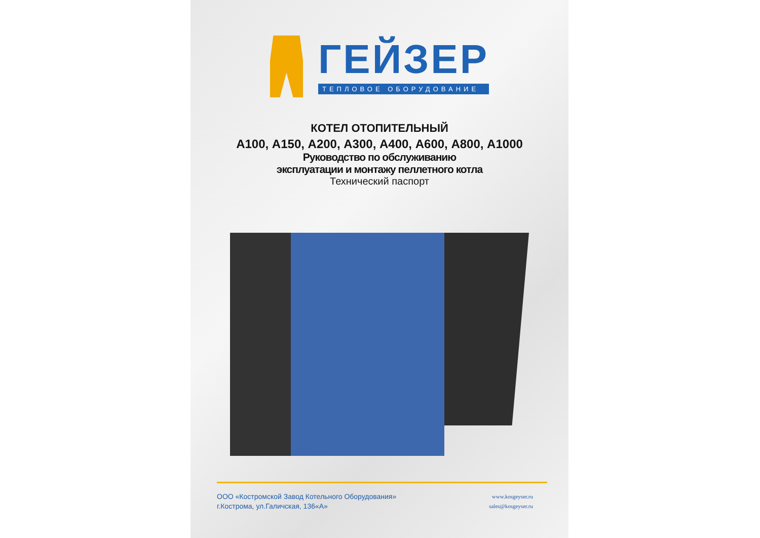ГЕЙЗЕР
ТЕПЛОВОЕ ОБОРУДОВАНИЕ
КОТЕЛ ОТОПИТЕЛЬНЫЙ
А100, А150, А200, А300, А400, А600, А800, А1000
Руководство по обслуживанию
эксплуатации и монтажу пеллетного котла
Технический паспорт
ООО «Костромской Завод Котельного Оборудования»
г.Кострома, ул.Галичская, 136«А»
www.kosgeyser.ru
sales@kosgeyser.ru